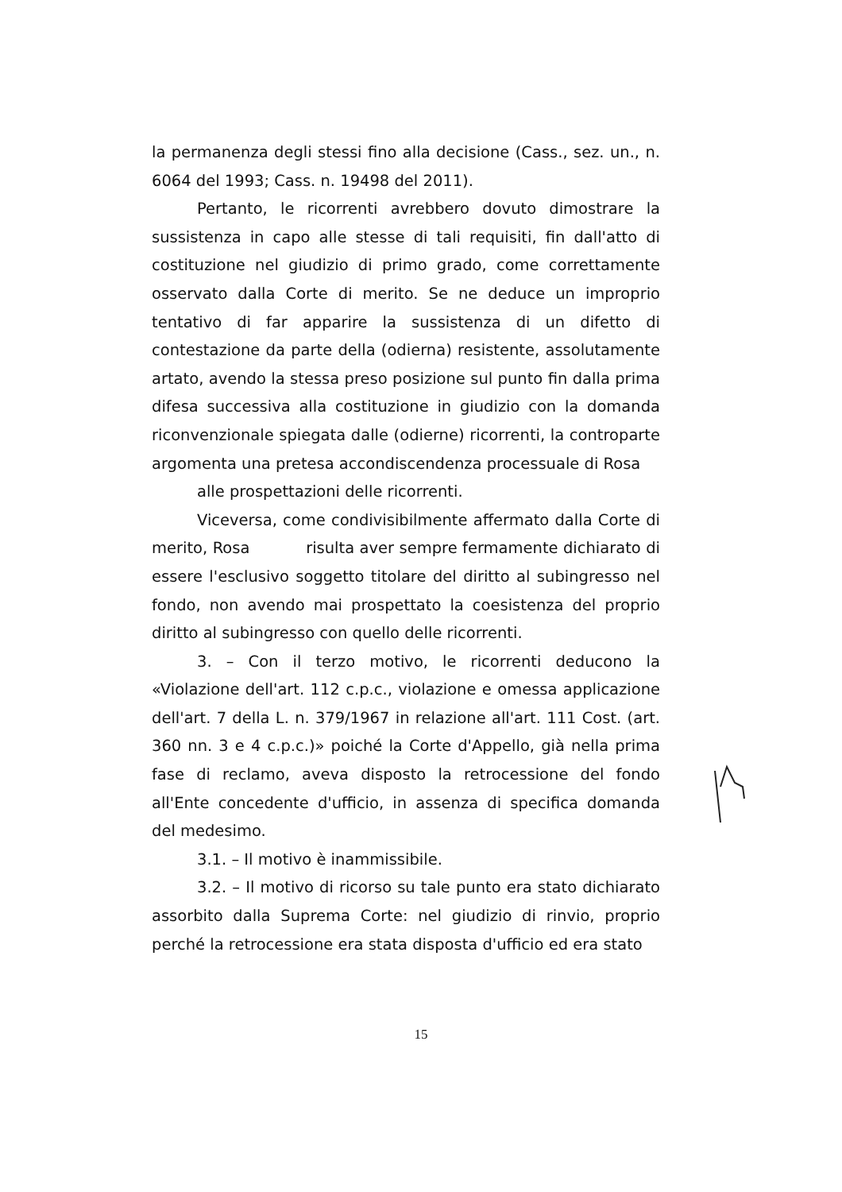la permanenza degli stessi fino alla decisione (Cass., sez. un., n. 6064 del 1993; Cass. n. 19498 del 2011).
Pertanto, le ricorrenti avrebbero dovuto dimostrare la sussistenza in capo alle stesse di tali requisiti, fin dall'atto di costituzione nel giudizio di primo grado, come correttamente osservato dalla Corte di merito. Se ne deduce un improprio tentativo di far apparire la sussistenza di un difetto di contestazione da parte della (odierna) resistente, assolutamente artato, avendo la stessa preso posizione sul punto fin dalla prima difesa successiva alla costituzione in giudizio con la domanda riconvenzionale spiegata dalle (odierne) ricorrenti, la controparte argomenta una pretesa accondiscendenza processuale di Rosa
alle prospettazioni delle ricorrenti.
Viceversa, come condivisibilmente affermato dalla Corte di merito, Rosa risulta aver sempre fermamente dichiarato di essere l'esclusivo soggetto titolare del diritto al subingresso nel fondo, non avendo mai prospettato la coesistenza del proprio diritto al subingresso con quello delle ricorrenti.
3. – Con il terzo motivo, le ricorrenti deducono la «Violazione dell'art. 112 c.p.c., violazione e omessa applicazione dell'art. 7 della L. n. 379/1967 in relazione all'art. 111 Cost. (art. 360 nn. 3 e 4 c.p.c.)» poiché la Corte d'Appello, già nella prima fase di reclamo, aveva disposto la retrocessione del fondo all'Ente concedente d'ufficio, in assenza di specifica domanda del medesimo.
3.1. – Il motivo è inammissibile.
3.2. – Il motivo di ricorso su tale punto era stato dichiarato assorbito dalla Suprema Corte: nel giudizio di rinvio, proprio perché la retrocessione era stata disposta d'ufficio ed era stato
15